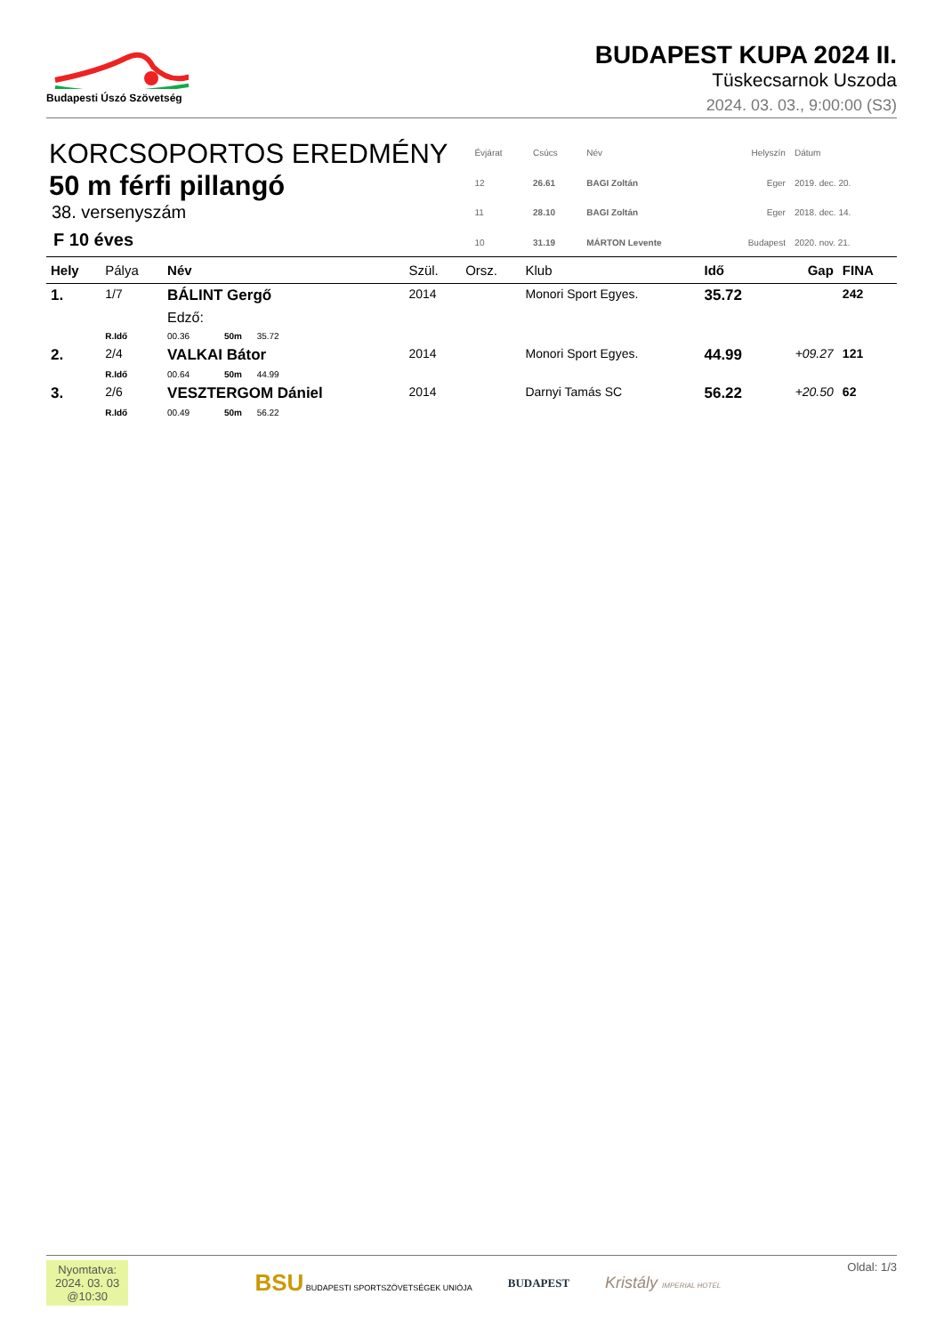Budapesti Úszó Szövetség
BUDAPEST KUPA 2024 II.
Tüskecsarnok Uszoda
2024. 03. 03., 9:00:00 (S3)
KORCSOPORTOS EREDMÉNY
50 m férfi pillangó
38. versenyszám
F 10 éves
| Évjárat | Csúcs | Név | Helyszín | Dátum |
| 12 | 26.61 | BAGI Zoltán | Eger | 2019. dec. 20. |
| 11 | 28.10 | BAGI Zoltán | Eger | 2018. dec. 14. |
| 10 | 31.19 | MÁRTON Levente | Budapest | 2020. nov. 21. |
| Hely | Pálya | Név | Szül. | Orsz. | Klub | Idő | Gap | FINA |
| --- | --- | --- | --- | --- | --- | --- | --- | --- |
| 1. | 1/7 | BÁLINT Gergő | 2014 | | Monori Sport Egyes. | 35.72 | | 242 |
| | | Edző: | | | | | | |
| | R.Idő | 00.36 50m 35.72 | | | | | | |
| 2. | 2/4 | VALKAI Bátor | 2014 | | Monori Sport Egyes. | 44.99 | +09.27 | 121 |
| | R.Idő | 00.64 50m 44.99 | | | | | | |
| 3. | 2/6 | VESZTERGOM Dániel | 2014 | | Darnyi Tamás SC | 56.22 | +20.50 | 62 |
| | R.Idő | 00.49 50m 56.22 | | | | | | |
Nyomtatva:
2024. 03. 03
@10:30
BSU BUDAPESTI SPORTSZÖVETSÉGEK UNIÓJA
BUDAPEST
Kristály IMPERIAL HOTEL
Oldal: 1/3